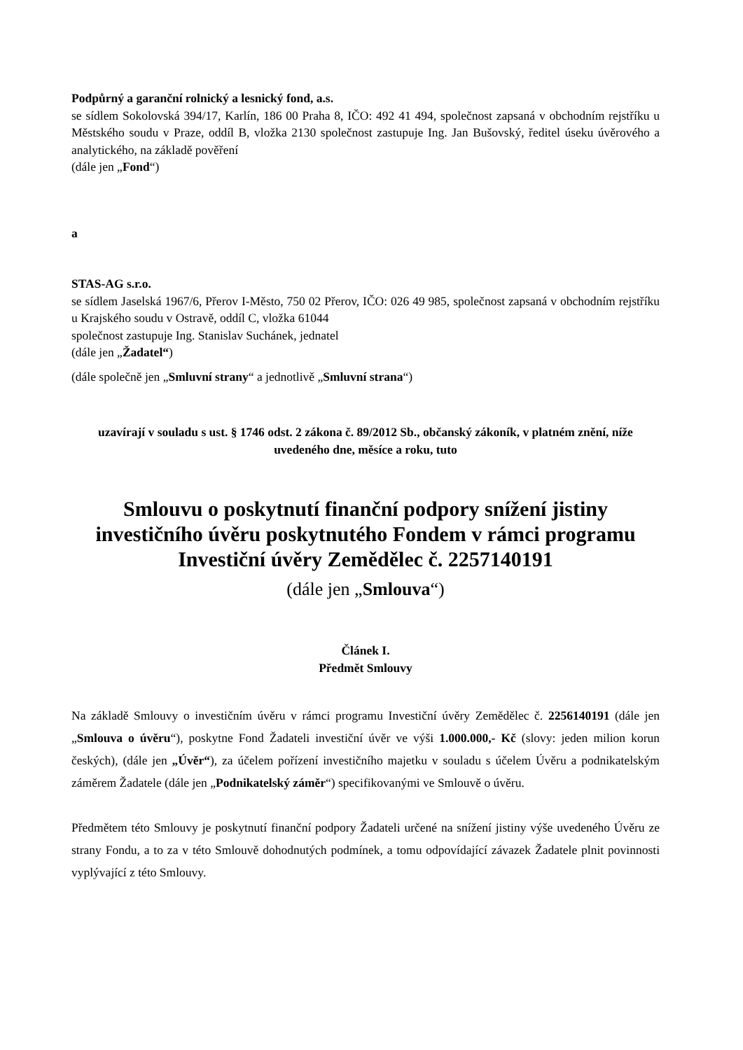Podpůrný a garanční rolnický a lesnický fond, a.s.
se sídlem Sokolovská 394/17, Karlín, 186 00 Praha 8, IČO: 492 41 494, společnost zapsaná v obchodním rejstříku u Městského soudu v Praze, oddíl B, vložka 2130 společnost zastupuje Ing. Jan Bušovský, ředitel úseku úvěrového a analytického, na základě pověření
(dále jen „Fond“)
a
STAS-AG s.r.o.
se sídlem Jaselská 1967/6, Přerov I-Město, 750 02 Přerov, IČO: 026 49 985, společnost zapsaná v obchodním rejstříku u Krajského soudu v Ostravě, oddíl C, vložka 61044
společnost zastupuje Ing. Stanislav Suchánek, jednatel
(dále jen „Žadatel“)
(dále společně jen „Smluvní strany“ a jednotlivě „Smluvní strana“)
uzavírají v souladu s ust. § 1746 odst. 2 zákona č. 89/2012 Sb., občanský zákoník, v platném znění, níže uvedeného dne, měsíce a roku, tuto
Smlouvu o poskytnutí finanční podpory snížení jistiny investičního úvěru poskytnutého Fondem v rámci programu Investiční úvěry Zemědělec č. 2257140191
(dále jen „Smlouva“)
Článek I.
Předmět Smlouvy
Na základě Smlouvy o investičním úvěru v rámci programu Investiční úvěry Zemědělec č. 2256140191 (dále jen „Smlouva o úvěru“), poskytne Fond Žadateli investiční úvěr ve výši 1.000.000,- Kč (slovy: jeden milion korun českých), (dále jen „Úvěr“), za účelem pořízení investičního majetku v souladu s účelem Úvěru a podnikatelským záměrem Žadatele (dále jen „Podnikatelský záměr“) specifikovanými ve Smlouvě o úvěru.
Předmětem této Smlouvy je poskytnutí finanční podpory Žadateli určené na snížení jistiny výše uvedeného Úvěru ze strany Fondu, a to za v této Smlouvě dohodnutých podmínek, a tomu odpovídající závazek Žadatele plnit povinnosti vyplývající z této Smlouvy.